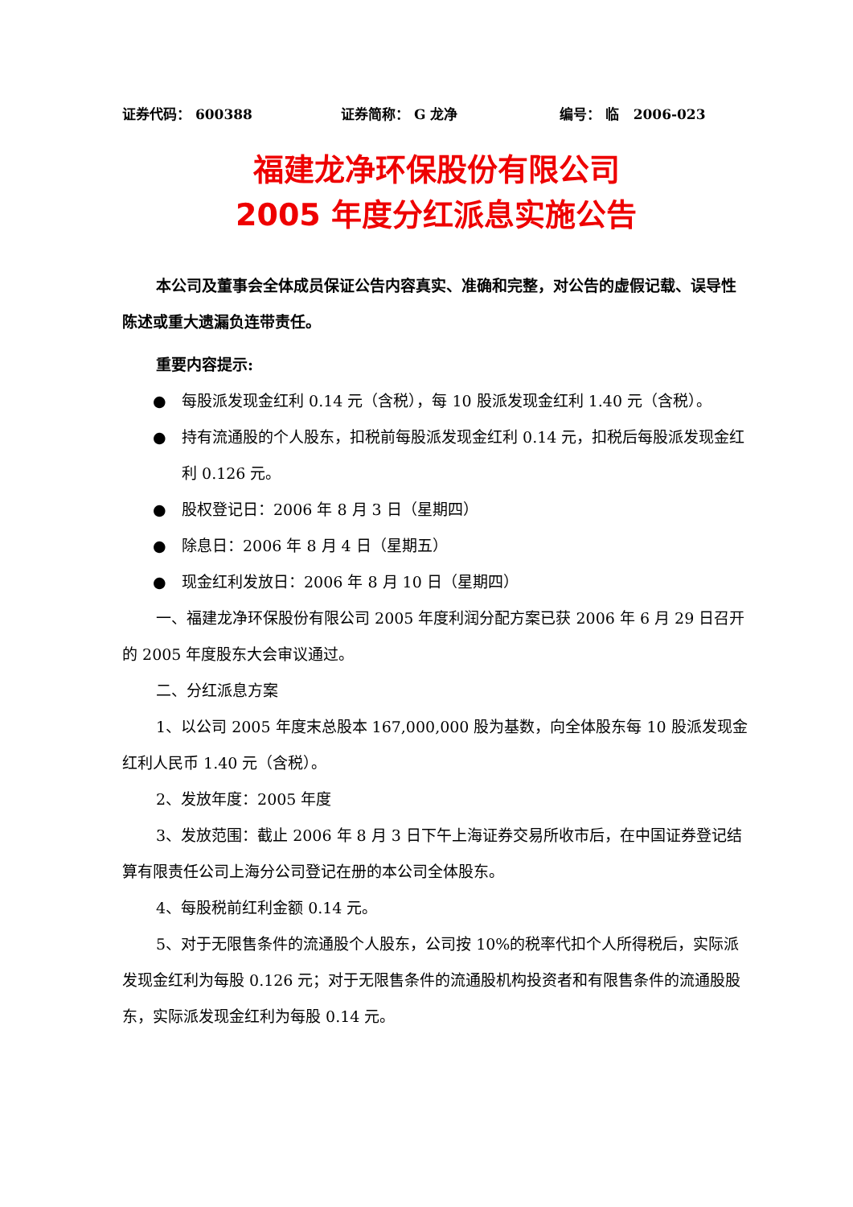证券代码： 600388 证券简称： G 龙净 编号： 临 2006-023
福建龙净环保股份有限公司
2005 年度分红派息实施公告
本公司及董事会全体成员保证公告内容真实、准确和完整，对公告的虚假记载、误导性陈述或重大遗漏负连带责任。
重要内容提示:
● 每股派发现金红利 0.14 元（含税），每 10 股派发现金红利 1.40 元（含税）。
● 持有流通股的个人股东，扣税前每股派发现金红利 0.14 元，扣税后每股派发现金红利 0.126 元。
● 股权登记日：2006 年 8 月 3 日（星期四）
● 除息日：2006 年 8 月 4 日（星期五）
● 现金红利发放日：2006 年 8 月 10 日（星期四）
一、福建龙净环保股份有限公司 2005 年度利润分配方案已获 2006 年 6 月 29 日召开的 2005 年度股东大会审议通过。
二、分红派息方案
1、以公司 2005 年度末总股本 167,000,000 股为基数，向全体股东每 10 股派发现金红利人民币 1.40 元（含税）。
2、发放年度：2005 年度
3、发放范围：截止 2006 年 8 月 3 日下午上海证券交易所收市后，在中国证券登记结算有限责任公司上海分公司登记在册的本公司全体股东。
4、每股税前红利金额 0.14 元。
5、对于无限售条件的流通股个人股东，公司按 10%的税率代扣个人所得税后，实际派发现金红利为每股 0.126 元；对于无限售条件的流通股机构投资者和有限售条件的流通股股东，实际派发现金红利为每股 0.14 元。